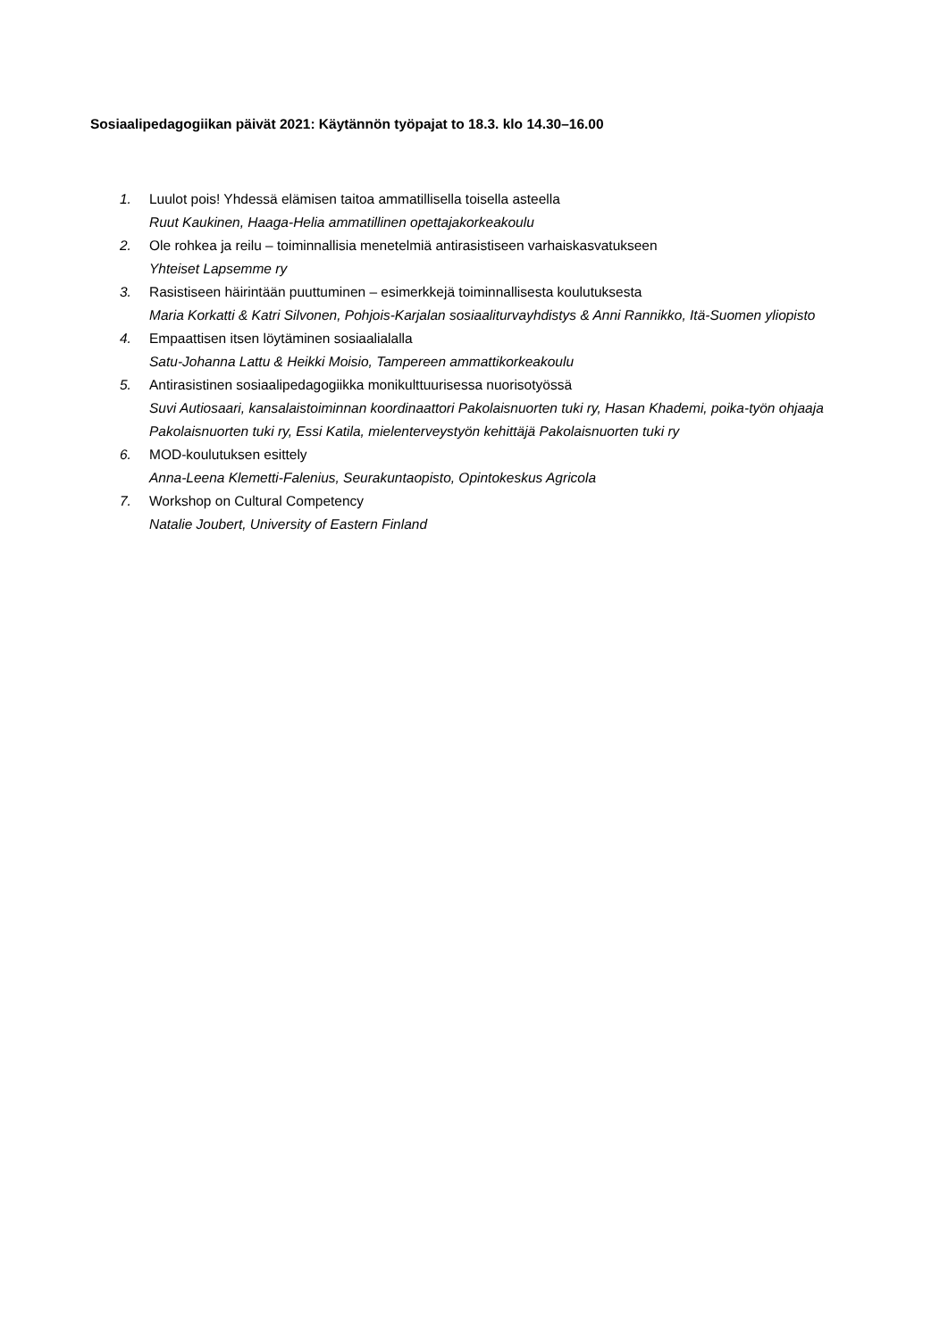Sosiaalipedagogiikan päivät 2021: Käytännön työpajat to 18.3. klo 14.30–16.00
1. Luulot pois! Yhdessä elämisen taitoa ammatillisella toisella asteella
Ruut Kaukinen, Haaga-Helia ammatillinen opettajakorkeakoulu
2. Ole rohkea ja reilu – toiminnallisia menetelmiä antirasistiseen varhaiskasvatukseen
Yhteiset Lapsemme ry
3. Rasistiseen häirintään puuttuminen – esimerkkejä toiminnallisesta koulutuksesta
Maria Korkatti & Katri Silvonen, Pohjois-Karjalan sosiaaliturvayhdistys & Anni Rannikko, Itä-Suomen yliopisto
4. Empaattisen itsen löytäminen sosiaalialalla
Satu-Johanna Lattu & Heikki Moisio, Tampereen ammattikorkeakoulu
5. Antirasistinen sosiaalipedagogiikka monikulttuurisessa nuorisotyössä
Suvi Autiosaari, kansalaistoiminnan koordinaattori Pakolaisnuorten tuki ry, Hasan Khademi, poika-työn ohjaaja Pakolaisnuorten tuki ry, Essi Katila, mielenterveystyön kehittäjä Pakolaisnuorten tuki ry
6. MOD-koulutuksen esittely
Anna-Leena Klemetti-Falenius, Seurakuntaopisto, Opintokeskus Agricola
7. Workshop on Cultural Competency
Natalie Joubert, University of Eastern Finland